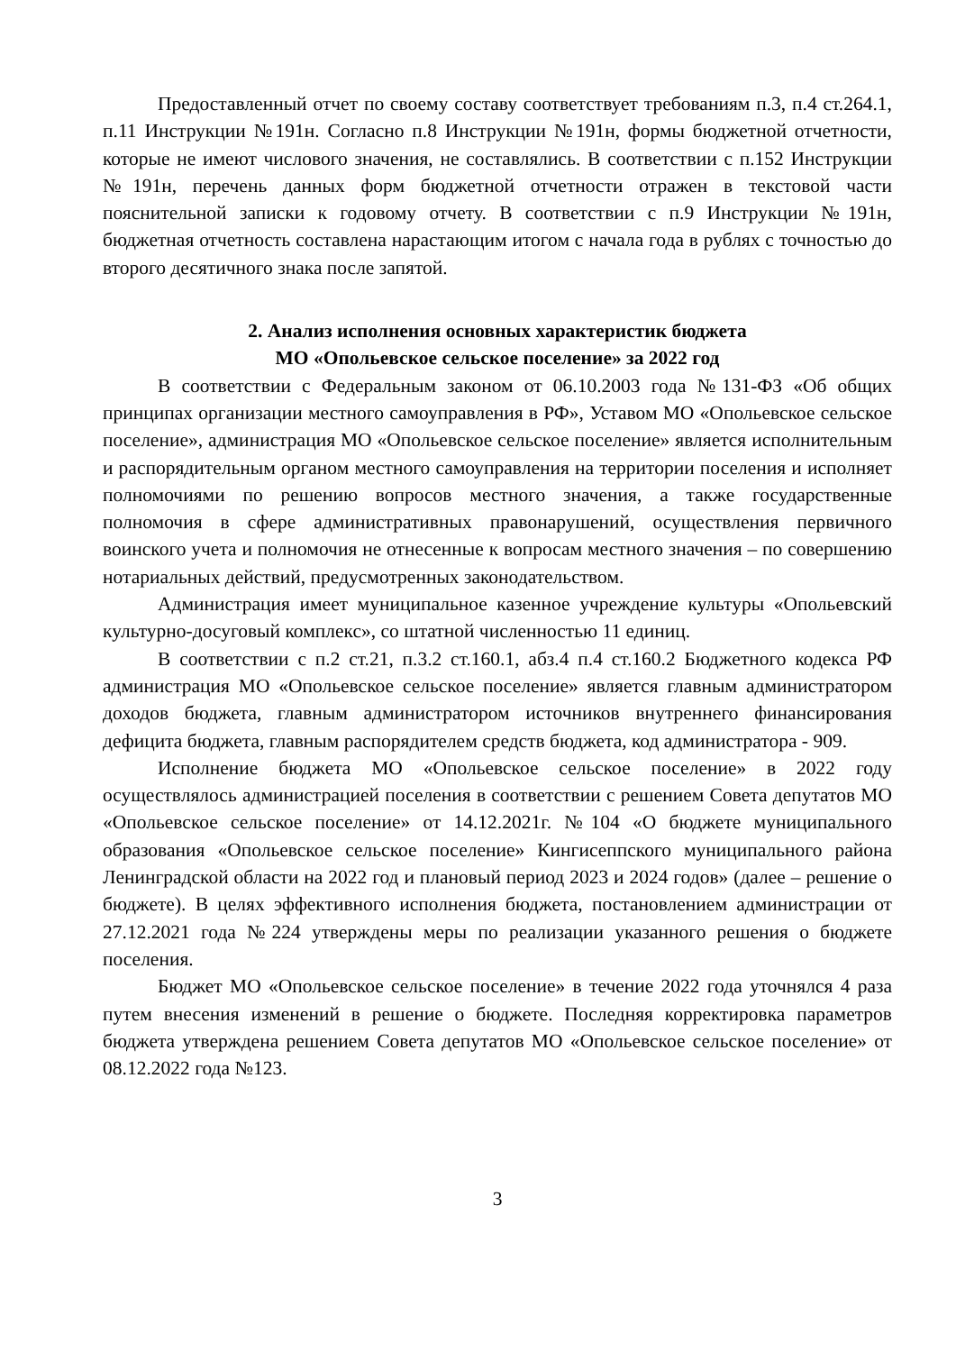Предоставленный отчет по своему составу соответствует требованиям п.3, п.4 ст.264.1, п.11 Инструкции №191н. Согласно п.8 Инструкции №191н, формы бюджетной отчетности, которые не имеют числового значения, не составлялись. В соответствии с п.152 Инструкции №191н, перечень данных форм бюджетной отчетности отражен в текстовой части пояснительной записки к годовому отчету. В соответствии с п.9 Инструкции №191н, бюджетная отчетность составлена нарастающим итогом с начала года в рублях с точностью до второго десятичного знака после запятой.
2. Анализ исполнения основных характеристик бюджета
МО «Опольевское сельское поселение» за 2022 год
В соответствии с Федеральным законом от 06.10.2003 года №131-ФЗ «Об общих принципах организации местного самоуправления в РФ», Уставом МО «Опольевское сельское поселение», администрация МО «Опольевское сельское поселение» является исполнительным и распорядительным органом местного самоуправления на территории поселения и исполняет полномочиями по решению вопросов местного значения, а также государственные полномочия в сфере административных правонарушений, осуществления первичного воинского учета и полномочия не отнесенные к вопросам местного значения – по совершению нотариальных действий, предусмотренных законодательством.
Администрация имеет муниципальное казенное учреждение культуры «Опольевский культурно-досуговый комплекс», со штатной численностью 11 единиц.
В соответствии с п.2 ст.21, п.3.2 ст.160.1, абз.4 п.4 ст.160.2 Бюджетного кодекса РФ администрация МО «Опольевское сельское поселение» является главным администратором доходов бюджета, главным администратором источников внутреннего финансирования дефицита бюджета, главным распорядителем средств бюджета, код администратора - 909.
Исполнение бюджета МО «Опольевское сельское поселение» в 2022 году осуществлялось администрацией поселения в соответствии с решением Совета депутатов МО «Опольевское сельское поселение» от 14.12.2021г. №104 «О бюджете муниципального образования «Опольевское сельское поселение» Кингисеппского муниципального района Ленинградской области на 2022 год и плановый период 2023 и 2024 годов» (далее – решение о бюджете). В целях эффективного исполнения бюджета, постановлением администрации от 27.12.2021 года №224 утверждены меры по реализации указанного решения о бюджете поселения.
Бюджет МО «Опольевское сельское поселение» в течение 2022 года уточнялся 4 раза путем внесения изменений в решение о бюджете. Последняя корректировка параметров бюджета утверждена решением Совета депутатов МО «Опольевское сельское поселение» от 08.12.2022 года №123.
3